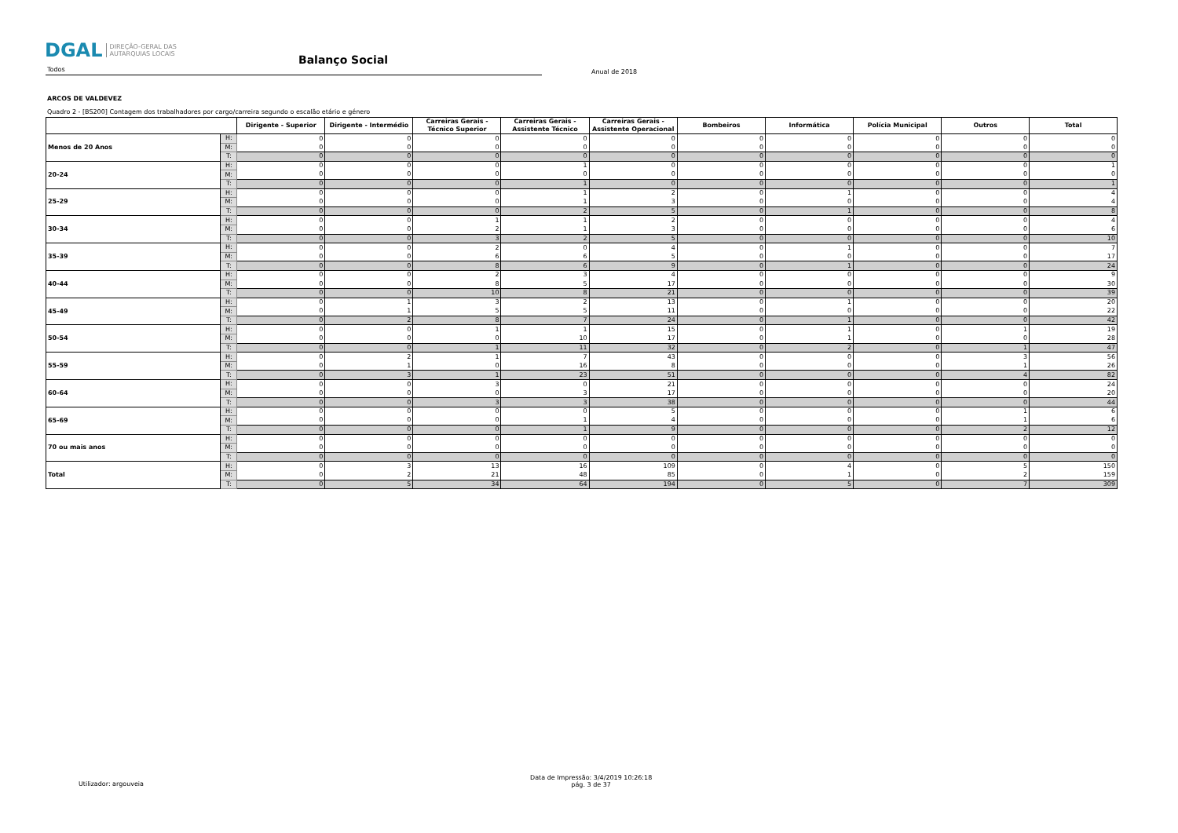DGAL DIREÇÃO-GERAL DAS
AUTARQUIAS LOCAIS
Balanço Social
Todos
Anual de 2018
ARCOS DE VALDEVEZ
Quadro 2 - [BS200] Contagem dos trabalhadores por cargo/carreira segundo o escalão etário e género
| | | Dirigente - Superior | Dirigente - Intermédio | Carreiras Gerais - Técnico Superior | Carreiras Gerais - Assistente Técnico | Carreiras Gerais - Assistente Operacional | Bombeiros | Informática | Polícia Municipal | Outros | Total |
| --- | --- | --- | --- | --- | --- | --- | --- | --- | --- | --- | --- |
| Menos de 20 Anos | H: | 0 | 0 | 0 | 0 | 0 | 0 | 0 | 0 | 0 | 0 |
| | M: | 0 | 0 | 0 | 0 | 0 | 0 | 0 | 0 | 0 | 0 |
| | T: | 0 | 0 | 0 | 0 | 0 | 0 | 0 | 0 | 0 | 0 |
| 20-24 | H: | 0 | 0 | 0 | 1 | 0 | 0 | 0 | 0 | 0 | 1 |
| | M: | 0 | 0 | 0 | 0 | 0 | 0 | 0 | 0 | 0 | 0 |
| | T: | 0 | 0 | 0 | 1 | 0 | 0 | 0 | 0 | 0 | 1 |
| 25-29 | H: | 0 | 0 | 0 | 1 | 2 | 0 | 1 | 0 | 0 | 4 |
| | M: | 0 | 0 | 0 | 1 | 3 | 0 | 0 | 0 | 0 | 4 |
| | T: | 0 | 0 | 0 | 2 | 5 | 0 | 1 | 0 | 0 | 8 |
| 30-34 | H: | 0 | 0 | 1 | 1 | 2 | 0 | 0 | 0 | 0 | 4 |
| | M: | 0 | 0 | 2 | 1 | 3 | 0 | 0 | 0 | 0 | 6 |
| | T: | 0 | 0 | 3 | 2 | 5 | 0 | 0 | 0 | 0 | 10 |
| 35-39 | H: | 0 | 0 | 2 | 0 | 4 | 0 | 1 | 0 | 0 | 7 |
| | M: | 0 | 0 | 6 | 6 | 5 | 0 | 0 | 0 | 0 | 17 |
| | T: | 0 | 0 | 8 | 6 | 9 | 0 | 1 | 0 | 0 | 24 |
| 40-44 | H: | 0 | 0 | 2 | 3 | 4 | 0 | 0 | 0 | 0 | 9 |
| | M: | 0 | 0 | 8 | 5 | 17 | 0 | 0 | 0 | 0 | 30 |
| | T: | 0 | 0 | 10 | 8 | 21 | 0 | 0 | 0 | 0 | 39 |
| 45-49 | H: | 0 | 1 | 3 | 2 | 13 | 0 | 1 | 0 | 0 | 20 |
| | M: | 0 | 1 | 5 | 5 | 11 | 0 | 0 | 0 | 0 | 22 |
| | T: | 0 | 2 | 8 | 7 | 24 | 0 | 1 | 0 | 0 | 42 |
| 50-54 | H: | 0 | 0 | 1 | 1 | 15 | 0 | 1 | 0 | 1 | 19 |
| | M: | 0 | 0 | 0 | 10 | 17 | 0 | 1 | 0 | 0 | 28 |
| | T: | 0 | 0 | 1 | 11 | 32 | 0 | 2 | 0 | 1 | 47 |
| 55-59 | H: | 0 | 2 | 1 | 7 | 43 | 0 | 0 | 0 | 3 | 56 |
| | M: | 0 | 1 | 0 | 16 | 8 | 0 | 0 | 0 | 1 | 26 |
| | T: | 0 | 3 | 1 | 23 | 51 | 0 | 0 | 0 | 4 | 82 |
| 60-64 | H: | 0 | 0 | 3 | 0 | 21 | 0 | 0 | 0 | 0 | 24 |
| | M: | 0 | 0 | 0 | 3 | 17 | 0 | 0 | 0 | 0 | 20 |
| | T: | 0 | 0 | 3 | 3 | 38 | 0 | 0 | 0 | 0 | 44 |
| 65-69 | H: | 0 | 0 | 0 | 0 | 5 | 0 | 0 | 0 | 1 | 6 |
| | M: | 0 | 0 | 0 | 1 | 4 | 0 | 0 | 0 | 1 | 6 |
| | T: | 0 | 0 | 0 | 1 | 9 | 0 | 0 | 0 | 2 | 12 |
| 70 ou mais anos | H: | 0 | 0 | 0 | 0 | 0 | 0 | 0 | 0 | 0 | 0 |
| | M: | 0 | 0 | 0 | 0 | 0 | 0 | 0 | 0 | 0 | 0 |
| | T: | 0 | 0 | 0 | 0 | 0 | 0 | 0 | 0 | 0 | 0 |
| Total | H: | 0 | 3 | 13 | 16 | 109 | 0 | 4 | 0 | 5 | 150 |
| | M: | 0 | 2 | 21 | 48 | 85 | 0 | 1 | 0 | 2 | 159 |
| | T: | 0 | 5 | 34 | 64 | 194 | 0 | 5 | 0 | 7 | 309 |
Utilizador: argouveia
Data de Impressão: 3/4/2019 10:26:18
pág. 3 de 37